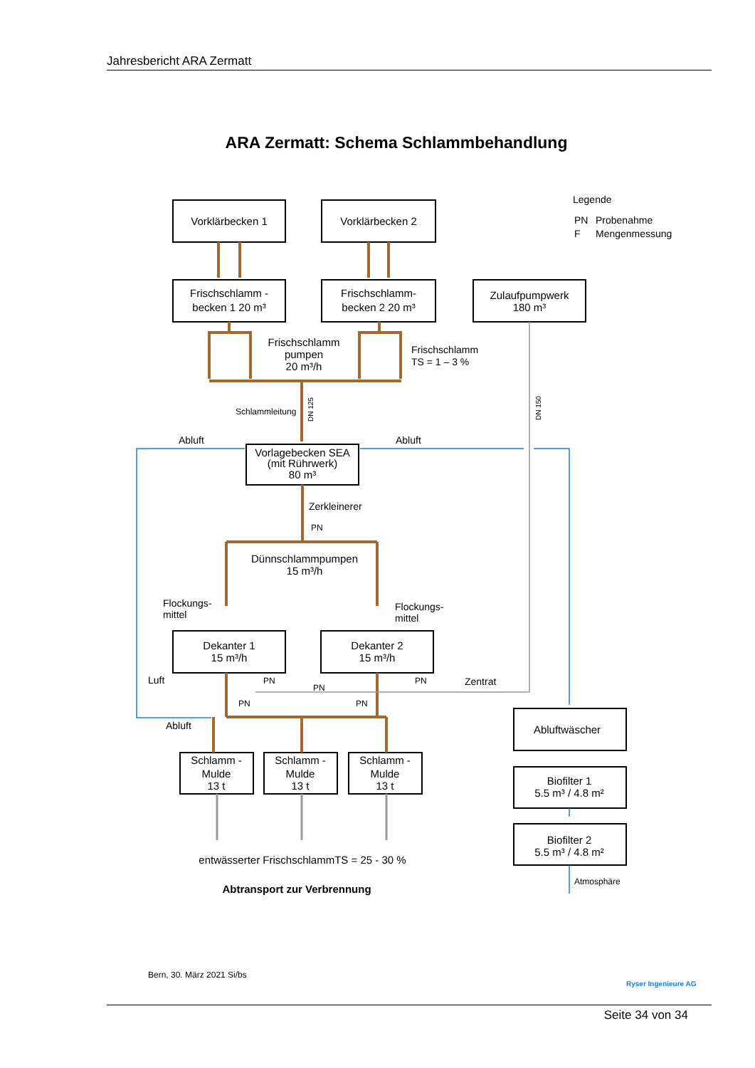Jahresbericht ARA Zermatt
ARA Zermatt: Schema Schlammbehandlung
Vorklärbecken 1
Vorklärbecken 2
Frischschlamm -
becken 1 20 m³
Frischschlamm-
becken 2 20 m³
Zulaufpumpwerk
180 m³
Vorlagebecken SEA
(mit Rührwerk)
80 m³
Dekanter 1
15 m³/h
Dekanter 2
15 m³/h
Schlamm -
Mulde
13 t
Schlamm -
Mulde
13 t
Schlamm -
Mulde
13 t
Abluftwäscher
Biofilter 1
5.5 m³ / 4.8 m²
Biofilter 2
5.5 m³ / 4.8 m²
Frischschlamm
pumpen
20 m³/h
Dünnschlammpumpen
15 m³/h
entwässerter FrischschlammTS = 25 - 30 %
Abtransport zur Verbrennung
Legende
PN
Probenahme
F
Mengenmessung
Frischschlamm
TS = 1 – 3 %
Schlammleitung
Abluft
Abluft
Zerkleinerer
Flockungs-
mittel
Flockungs-
mittel
Luft
Abluft
Zentrat
Atmosphäre
PN
PN
PN
PN
PN
PN
DN 125
DN 150
Bern, 30. März 2021 Si/bs
Ryser Ingenieure AG
Seite 34 von 34